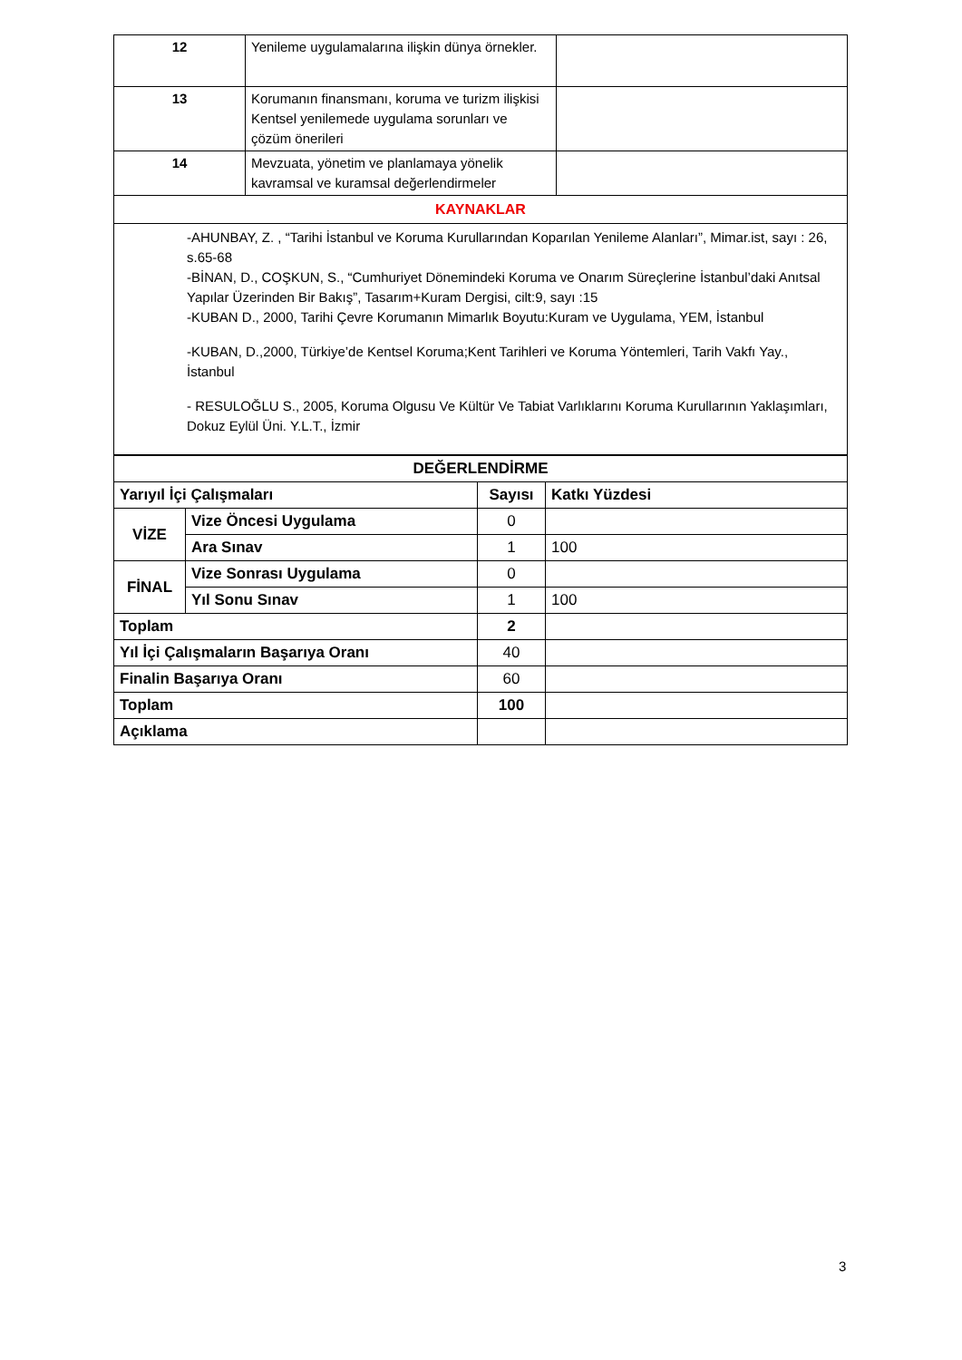| 12 | Yenileme uygulamalarına ilişkin dünya örnekler. | |
| 13 | Korumanın finansmanı, koruma ve turizm ilişkisi Kentsel yenilemede uygulama sorunları ve çözüm önerileri | |
| 14 | Mevzuata, yönetim ve planlamaya yönelik kavramsal ve kuramsal değerlendirmeler | |
| KAYNAKLAR | | |
| -AHUNBAY, Z. , “Tarihi İstanbul ve Koruma Kurullarından Koparılan Yenileme Alanları”, Mimar.ist, sayı : 26, s.65-68 -BİNAN, D., COŞKUN, S., “Cumhuriyet Dönemindeki Koruma ve Onarım Süreçlerine İstanbul’daki Anıtsal Yapılar Üzerinden Bir Bakış”, Tasarım+Kuram Dergisi, cilt:9, sayı :15 -KUBAN D., 2000, Tarihi Çevre Korumanın Mimarlık Boyutu:Kuram ve Uygulama, YEM, İstanbul -KUBAN, D.,2000, Türkiye’de Kentsel Koruma;Kent Tarihleri ve Koruma Yöntemleri, Tarih Vakfı Yay., İstanbul - RESULOĞLU S., 2005, Koruma Olgusu Ve Kültür Ve Tabiat Varlıklarını Koruma Kurullarının Yaklaşımları, Dokuz Eylül Üni. Y.L.T., İzmir | | |
| DEĞERLENDİRME | | | |
| Yarıyıl İçi Çalışmaları | | Sayısı | Katkı Yüzdesi |
| VİZE | Vize Öncesi Uygulama | 0 | |
| | Ara Sınav | 1 | 100 |
| FİNAL | Vize Sonrası Uygulama | 0 | |
| | Yıl Sonu Sınav | 1 | 100 |
| Toplam | | 2 | |
| Yıl İçi Çalışmaların Başarıya Oranı | | 40 | |
| Finalin Başarıya Oranı | | 60 | |
| Toplam | | 100 | |
| Açıklama | | | |
3